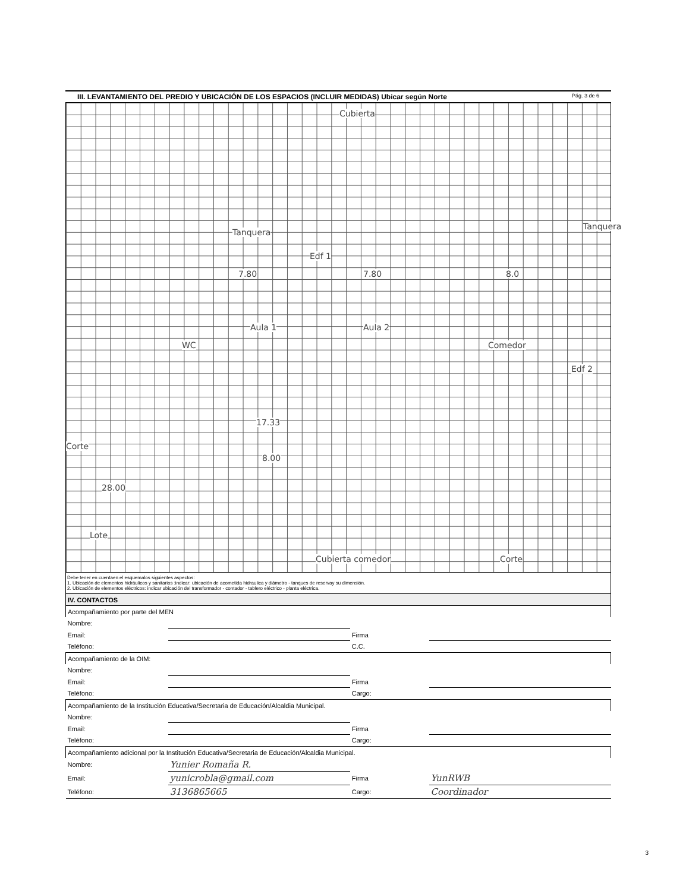III. LEVANTAMIENTO DEL PREDIO Y UBICACIÓN DE LOS ESPACIOS (INCLUIR MEDIDAS) Ubicar según Norte Pág. 3 de 6
Cubierta
Tanquera
Tanquera
Edf 1
7.80 7.80 8.0
Aula 1 Aula 2
Comedor
Edf 2
WC
17.33
8.00
28.00
Corte
Lote
Cubierta comedor Corte
Debe tener en cuentaen el esquemalos siguientes aspectos:
1. Ubicación de elementos hidráulicos y sanitarios :indicar: ubicación de acometida hidraulica y diámetro - tanques de reservay su dimensión.
2. Ubicación de elementos eléctricos: indicar ubicación del transformador - contador - tablero eléctrico - planta eléctrica.
| IV. CONTACTOS | | | |
| Acompañamiento por parte del MEN | | | |
| Nombre: | | | |
| Email: | | Firma | |
| Teléfono: | | C.C. | |
| Acompañamiento de la OIM: | | | |
| Nombre: | | | |
| Email: | | Firma | |
| Teléfono: | | Cargo: | |
| Acompañamiento de la Institución Educativa/Secretaria de Educación/Alcaldia Municipal. | | | |
| Nombre: | | | |
| Email: | | Firma | |
| Teléfono: | | Cargo: | |
| Acompañamiento adicional por la Institución Educativa/Secretaria de Educación/Alcaldia Municipal. | | | |
| Nombre: | Yunier Romaña R. | | |
| Email: | yunicrobla@gmail.com | Firma | YunRWB |
| Teléfono: | 3136865665 | Cargo: | Coordinador |
3